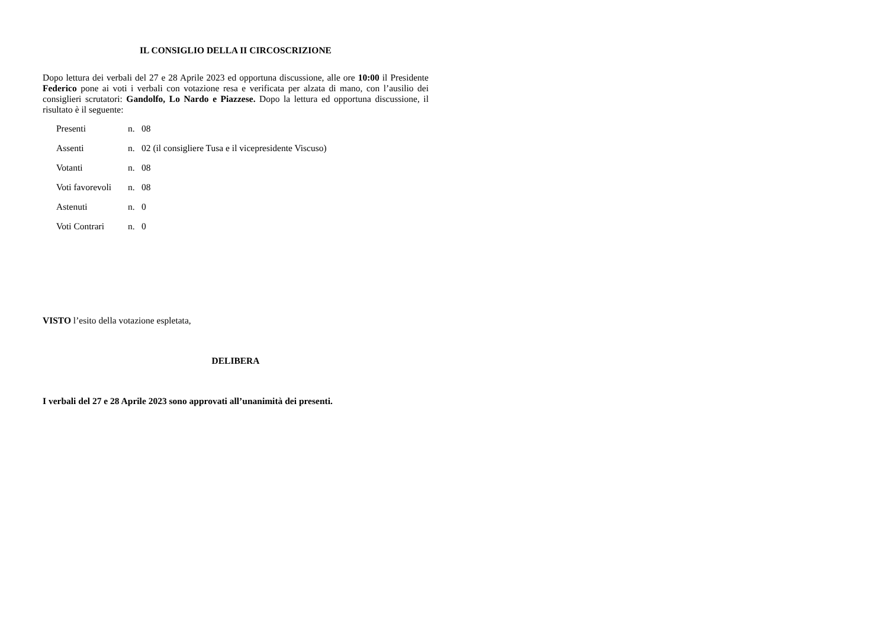IL CONSIGLIO DELLA II CIRCOSCRIZIONE
Dopo lettura dei verbali del 27 e 28 Aprile 2023 ed opportuna discussione, alle ore 10:00 il Presidente Federico pone ai voti i verbali con votazione resa e verificata per alzata di mano, con l’ausilio dei consiglieri scrutatori: Gandolfo, Lo Nardo e Piazzese. Dopo la lettura ed opportuna discussione, il risultato è il seguente:
| Presenti | n. | 08 |
| Assenti | n. | 02 (il consigliere Tusa e il vicepresidente Viscuso) |
| Votanti | n. | 08 |
| Voti favorevoli | n. | 08 |
| Astenuti | n. | 0 |
| Voti Contrari | n. | 0 |
VISTO l’esito della votazione espletata,
DELIBERA
I verbali del 27 e 28 Aprile 2023 sono approvati all’unanimità dei presenti.